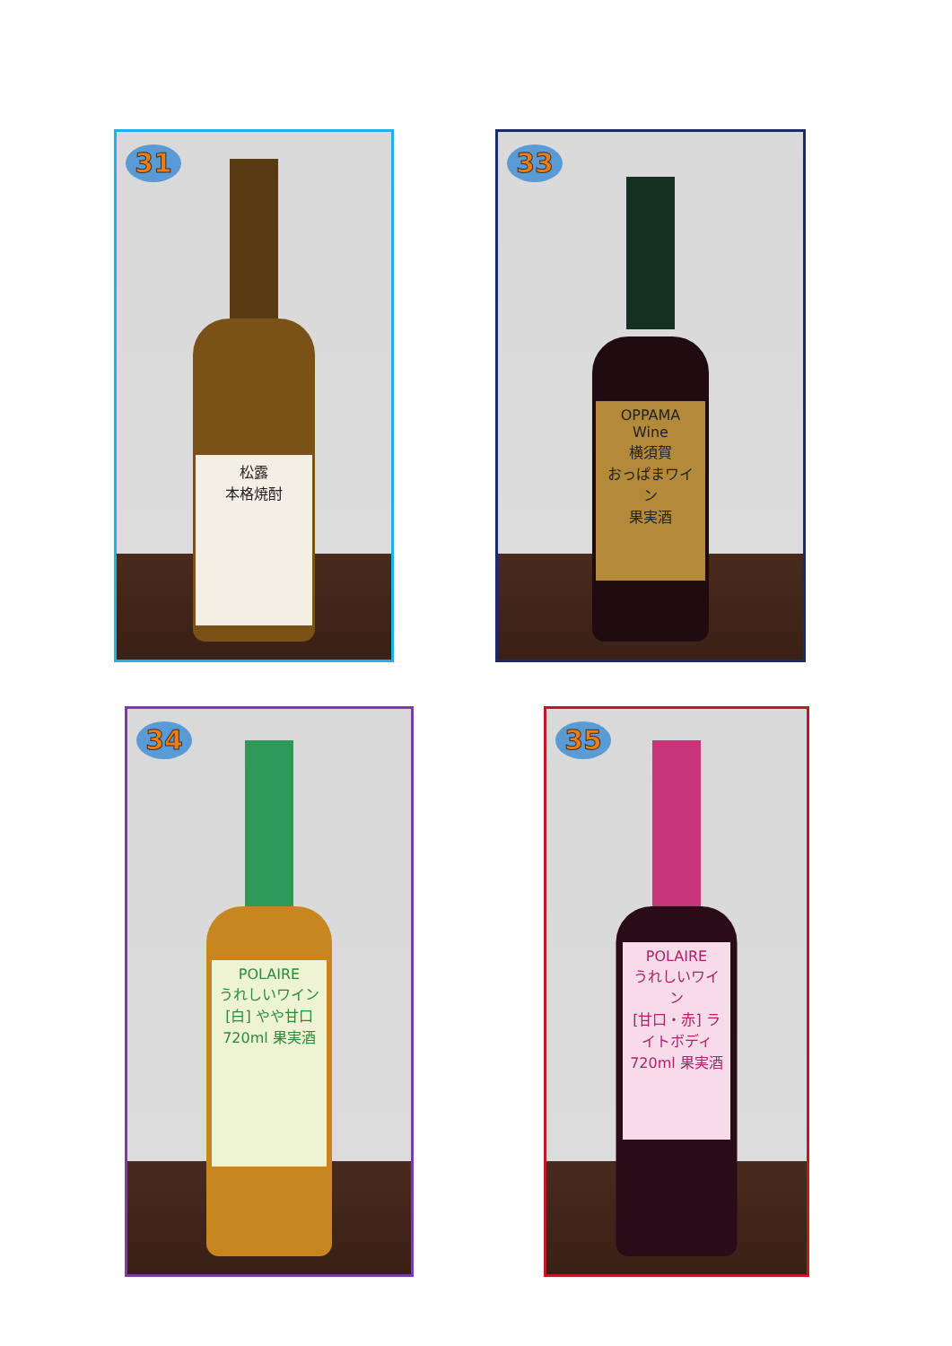31
松露
本格焼酎
33
OPPAMA Wine
横須賀
おっぱまワイン
果実酒
34
POLAIRE
うれしいワイン
[白] やや甘口
720ml 果実酒
35
POLAIRE
うれしいワイン
[甘口・赤] ライトボディ
720ml 果実酒